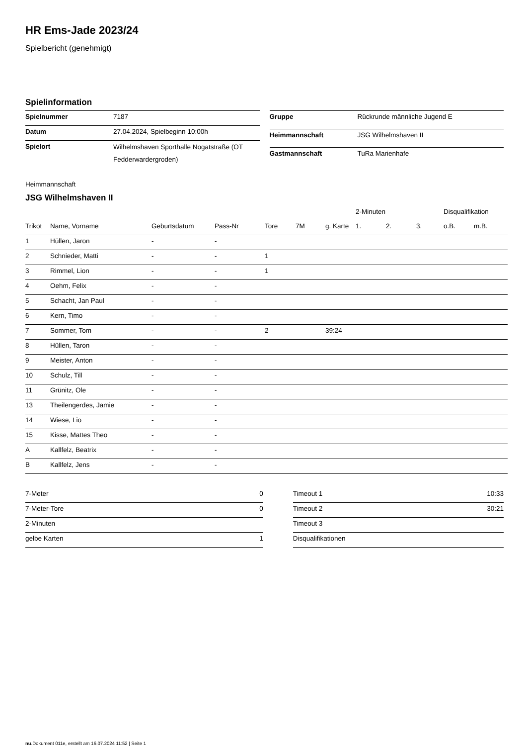HR Ems-Jade 2023/24
Spielbericht (genehmigt)
Spielinformation
| Spielnummer | 7187 |
| Datum | 27.04.2024, Spielbeginn 10:00h |
| Spielort | Wilhelmshaven Sporthalle Nogatstraße (OT Fedderwardergroden) |
| Gruppe | Rückrunde männliche Jugend E |
| Heimmannschaft | JSG Wilhelmshaven II |
| Gastmannschaft | TuRa Marienhafe |
Heimmannschaft
JSG Wilhelmshaven II
| | | | | | | | 2-Minuten | | | Disqualifikation | |
| --- | --- | --- | --- | --- | --- | --- | --- | --- | --- | --- | --- |
| Trikot | Name, Vorname | Geburtsdatum | Pass-Nr | Tore | 7M | g. Karte | 1. | 2. | 3. | o.B. | m.B. |
| 1 | Hüllen, Jaron | - | - | | | | | | | | |
| 2 | Schnieder, Matti | - | - | 1 | | | | | | | |
| 3 | Rimmel, Lion | - | - | 1 | | | | | | | |
| 4 | Oehm, Felix | - | - | | | | | | | | |
| 5 | Schacht, Jan Paul | - | - | | | | | | | | |
| 6 | Kern, Timo | - | - | | | | | | | | |
| 7 | Sommer, Tom | - | - | 2 | | 39:24 | | | | | |
| 8 | Hüllen, Taron | - | - | | | | | | | | |
| 9 | Meister, Anton | - | - | | | | | | | | |
| 10 | Schulz, Till | - | - | | | | | | | | |
| 11 | Grünitz, Ole | - | - | | | | | | | | |
| 13 | Theilengerdes, Jamie | - | - | | | | | | | | |
| 14 | Wiese, Lio | - | - | | | | | | | | |
| 15 | Kisse, Mattes Theo | - | - | | | | | | | | |
| A | Kallfelz, Beatrix | - | - | | | | | | | | |
| B | Kallfelz, Jens | - | - | | | | | | | | |
| 7-Meter | 0 |
| 7-Meter-Tore | 0 |
| 2-Minuten | |
| gelbe Karten | 1 |
| Timeout 1 | 10:33 |
| Timeout 2 | 30:21 |
| Timeout 3 | |
| Disqualifikationen | |
nu.Dokument 011e, erstellt am 16.07.2024 11:52 | Seite 1